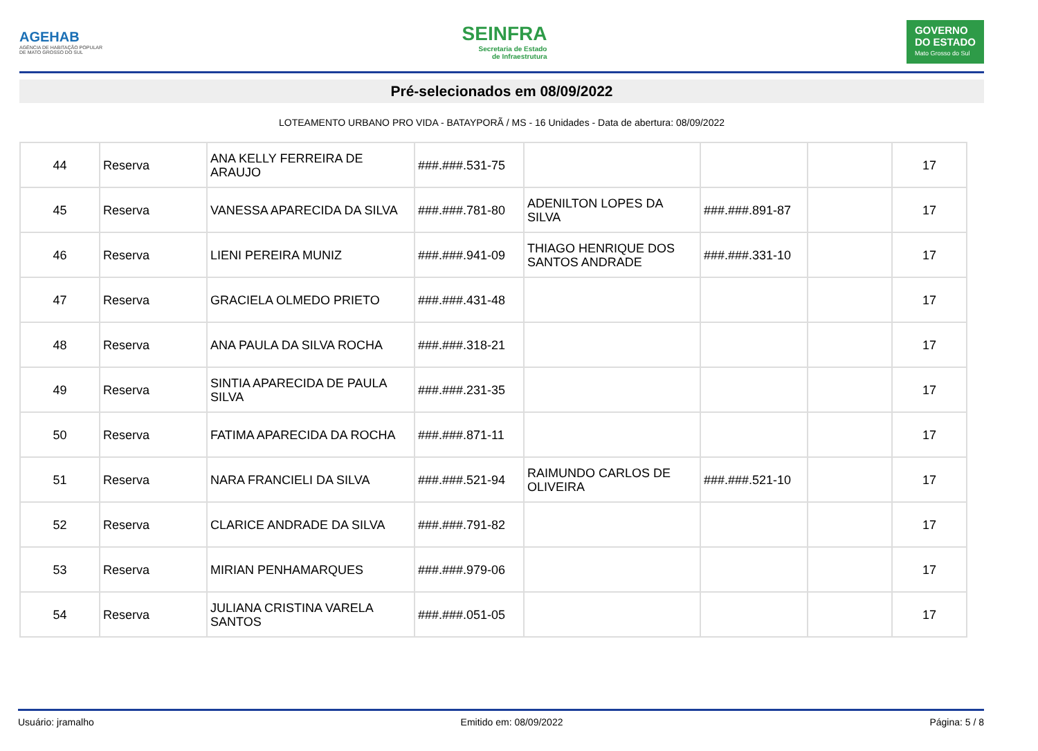AGEHAB
AGÊNCIA DE HABITAÇÃO POPULAR
DE MATO GROSSO DO SUL
SEINFRA
Secretaria de Estado
de Infraestrutura
GOVERNO
DO ESTADO
Mato Grosso do Sul
Pré-selecionados em 08/09/2022
LOTEAMENTO URBANO PRO VIDA - BATAYPORÃ / MS - 16 Unidades - Data de abertura: 08/09/2022
| 44 | Reserva | ANA KELLY FERREIRA DE ARAUJO | ###.###.531-75 | | | | 17 |
| 45 | Reserva | VANESSA APARECIDA DA SILVA | ###.###.781-80 | ADENILTON LOPES DA SILVA | ###.###.891-87 | | 17 |
| 46 | Reserva | LIENI PEREIRA MUNIZ | ###.###.941-09 | THIAGO HENRIQUE DOS SANTOS ANDRADE | ###.###.331-10 | | 17 |
| 47 | Reserva | GRACIELA OLMEDO PRIETO | ###.###.431-48 | | | | 17 |
| 48 | Reserva | ANA PAULA DA SILVA ROCHA | ###.###.318-21 | | | | 17 |
| 49 | Reserva | SINTIA APARECIDA DE PAULA SILVA | ###.###.231-35 | | | | 17 |
| 50 | Reserva | FATIMA APARECIDA DA ROCHA | ###.###.871-11 | | | | 17 |
| 51 | Reserva | NARA FRANCIELI DA SILVA | ###.###.521-94 | RAIMUNDO CARLOS DE OLIVEIRA | ###.###.521-10 | | 17 |
| 52 | Reserva | CLARICE ANDRADE DA SILVA | ###.###.791-82 | | | | 17 |
| 53 | Reserva | MIRIAN PENHAMARQUES | ###.###.979-06 | | | | 17 |
| 54 | Reserva | JULIANA CRISTINA VARELA SANTOS | ###.###.051-05 | | | | 17 |
Usuário: jramalho Emitido em: 08/09/2022 Página: 5 / 8